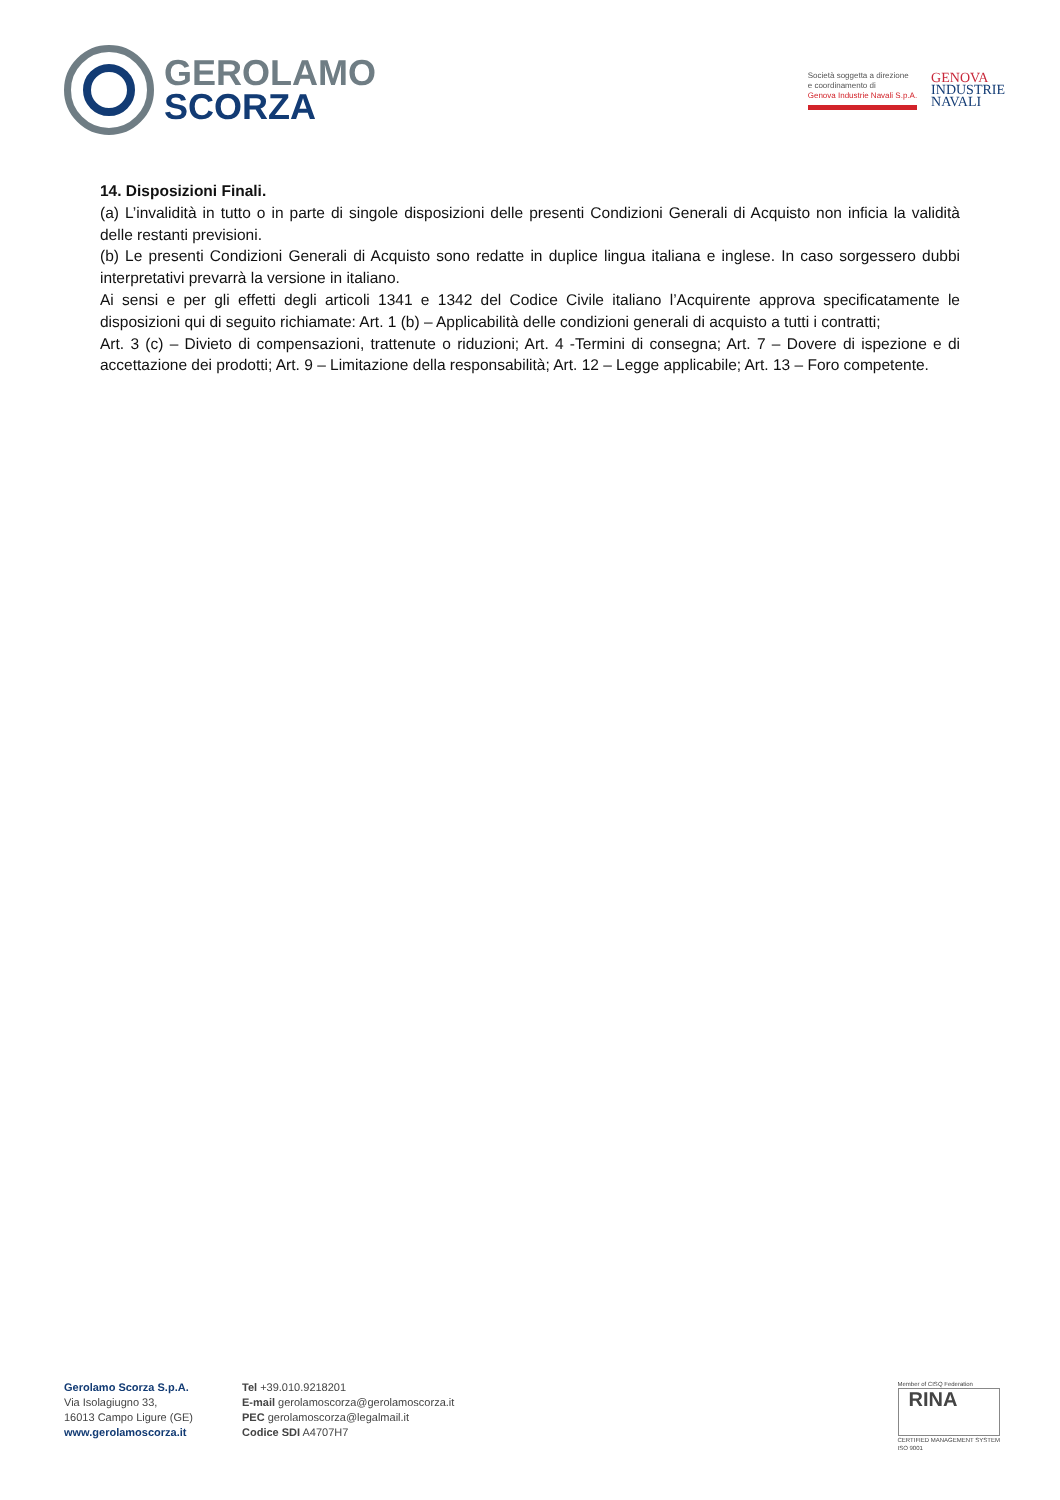GEROLAMO
SCORZA
Società soggetta a direzione
e coordinamento di
Genova Industrie Navali S.p.A.
GENOVA
INDUSTRIE
NAVALI
14. Disposizioni Finali.
(a) L’invalidità in tutto o in parte di singole disposizioni delle presenti Condizioni Generali di Acquisto non inficia la validità delle restanti previsioni.
(b) Le presenti Condizioni Generali di Acquisto sono redatte in duplice lingua italiana e inglese. In caso sorgessero dubbi interpretativi prevarrà la versione in italiano.
Ai sensi e per gli effetti degli articoli 1341 e 1342 del Codice Civile italiano l’Acquirente approva specificatamente le disposizioni qui di seguito richiamate: Art. 1 (b) – Applicabilità delle condizioni generali di acquisto a tutti i contratti;
Art. 3 (c) – Divieto di compensazioni, trattenute o riduzioni; Art. 4 -Termini di consegna; Art. 7 – Dovere di ispezione e di accettazione dei prodotti; Art. 9 – Limitazione della responsabilità; Art. 12 – Legge applicabile; Art. 13 – Foro competente.
Gerolamo Scorza S.p.A.
Via Isolagiugno 33,
16013 Campo Ligure (GE)
www.gerolamoscorza.it
Tel +39.010.9218201
E-mail gerolamoscorza@gerolamoscorza.it
PEC gerolamoscorza@legalmail.it
Codice SDI A4707H7
Member of CISQ Federation
RINA
CERTIFIED MANAGEMENT SYSTEM
ISO 9001